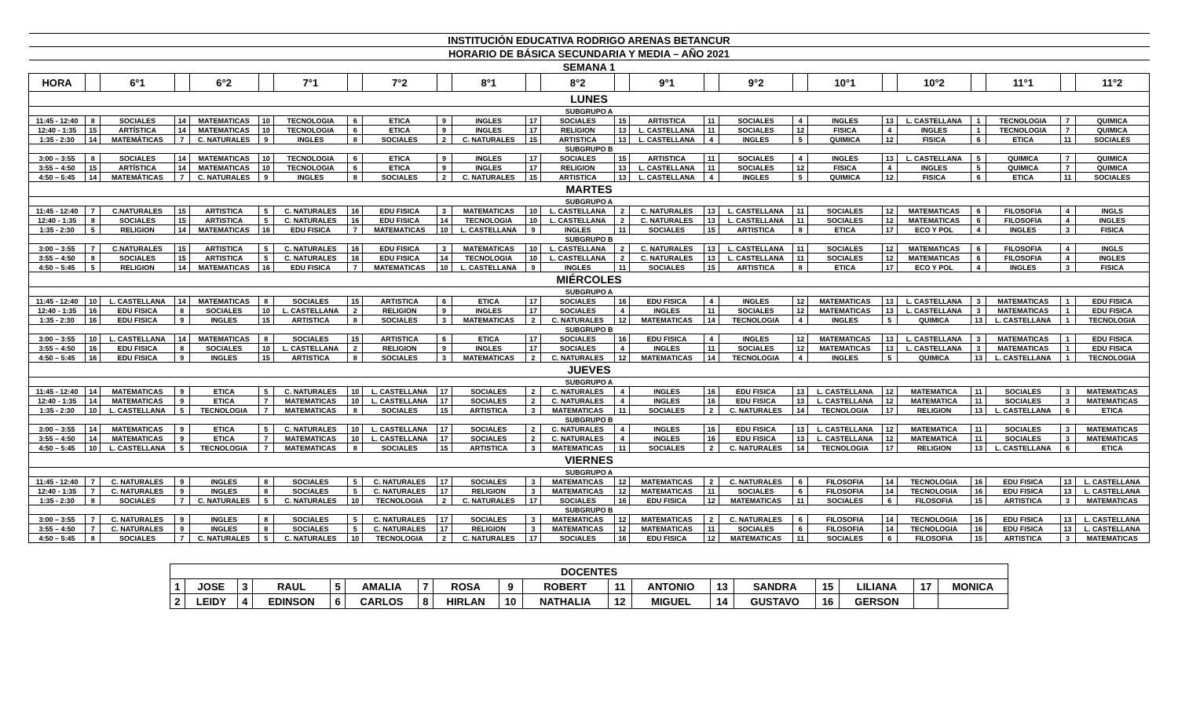| INSTITUCIÓN EDUCATIVA RODRIGO ARENAS BETANCUR | | | | | | | | | | | | | | | | | | | | | | | | |
| HORARIO DE BÁSICA SECUNDARIA Y MEDIA – AÑO 2021 | | | | | | | | | | | | | | | | | | | | | | | | |
| SEMANA 1 | | | | | | | | | | | | | | | | | | | | | | | | |
| HORA | | 6°1 | | 6°2 | | 7°1 | | 7°2 | | 8°1 | | 8°2 | | 9°1 | | 9°2 | | 10°1 | | 10°2 | | 11°1 | | 11°2 |
| LUNES | | | | | | | | | | | | | | | | | | | | | | | | |
| SUBGRUPO A | | | | | | | | | | | | | | | | | | | | | | | | |
| 11:45 - 12:40 | 8 | SOCIALES | 14 | MATEMATICAS | 10 | TECNOLOGIA | 6 | ETICA | 9 | INGLES | 17 | SOCIALES | 15 | ARTISTICA | 11 | SOCIALES | 4 | INGLES | 13 | L. CASTELLANA | 1 | TECNOLOGIA | 7 | QUIMICA |
| 12:40 - 1:35 | 15 | ARTÍSTICA | 14 | MATEMATICAS | 10 | TECNOLOGIA | 6 | ETICA | 9 | INGLES | 17 | RELIGION | 13 | L. CASTELLANA | 11 | SOCIALES | 12 | FISICA | 4 | INGLES | 1 | TECNOLOGIA | 7 | QUIMICA |
| 1:35 - 2:30 | 14 | MATEMÁTICAS | 7 | C. NATURALES | 9 | INGLES | 8 | SOCIALES | 2 | C. NATURALES | 15 | ARTISTICA | 13 | L. CASTELLANA | 4 | INGLES | 5 | QUIMICA | 12 | FISICA | 6 | ETICA | 11 | SOCIALES |
| SUBGRUPO B | | | | | | | | | | | | | | | | | | | | | | | | |
| 3:00 – 3:55 | 8 | SOCIALES | 14 | MATEMATICAS | 10 | TECNOLOGIA | 6 | ETICA | 9 | INGLES | 17 | SOCIALES | 15 | ARTISTICA | 11 | SOCIALES | 4 | INGLES | 13 | L. CASTELLANA | 5 | QUIMICA | 7 | QUIMICA |
| 3:55 – 4:50 | 15 | ARTÍSTICA | 14 | MATEMATICAS | 10 | TECNOLOGIA | 6 | ETICA | 9 | INGLES | 17 | RELIGION | 13 | L. CASTELLANA | 11 | SOCIALES | 12 | FISICA | 4 | INGLES | 5 | QUIMICA | 7 | QUIMICA |
| 4:50 – 5:45 | 14 | MATEMÁTICAS | 7 | C. NATURALES | 9 | INGLES | 8 | SOCIALES | 2 | C. NATURALES | 15 | ARTISTICA | 13 | L. CASTELLANA | 4 | INGLES | 5 | QUIMICA | 12 | FISICA | 6 | ETICA | 11 | SOCIALES |
| MARTES | | | | | | | | | | | | | | | | | | | | | | | | |
| SUBGRUPO A | | | | | | | | | | | | | | | | | | | | | | | | |
| 11:45 - 12:40 | 7 | C.NATURALES | 15 | ARTISTICA | 5 | C. NATURALES | 16 | EDU FISICA | 3 | MATEMATICAS | 10 | L. CASTELLANA | 2 | C. NATURALES | 13 | L. CASTELLANA | 11 | SOCIALES | 12 | MATEMATICAS | 6 | FILOSOFIA | 4 | INGLS |
| 12:40 - 1:35 | 8 | SOCIALES | 15 | ARTISTICA | 5 | C. NATURALES | 16 | EDU FISICA | 14 | TECNOLOGIA | 10 | L. CASTELLANA | 2 | C. NATURALES | 13 | L. CASTELLANA | 11 | SOCIALES | 12 | MATEMATICAS | 6 | FILOSOFIA | 4 | INGLES |
| 1:35 - 2:30 | 5 | RELIGION | 14 | MATEMATICAS | 16 | EDU FISICA | 7 | MATEMATICAS | 10 | L. CASTELLANA | 9 | INGLES | 11 | SOCIALES | 15 | ARTISTICA | 8 | ETICA | 17 | ECO Y POL | 4 | INGLES | 3 | FISICA |
| SUBGRUPO B | | | | | | | | | | | | | | | | | | | | | | | | |
| 3:00 – 3:55 | 7 | C.NATURALES | 15 | ARTISTICA | 5 | C. NATURALES | 16 | EDU FISICA | 3 | MATEMATICAS | 10 | L. CASTELLANA | 2 | C. NATURALES | 13 | L. CASTELLANA | 11 | SOCIALES | 12 | MATEMATICAS | 6 | FILOSOFIA | 4 | INGLS |
| 3:55 – 4:50 | 8 | SOCIALES | 15 | ARTISTICA | 5 | C. NATURALES | 16 | EDU FISICA | 14 | TECNOLOGIA | 10 | L. CASTELLANA | 2 | C. NATURALES | 13 | L. CASTELLANA | 11 | SOCIALES | 12 | MATEMATICAS | 6 | FILOSOFIA | 4 | INGLES |
| 4:50 – 5:45 | 5 | RELIGION | 14 | MATEMATICAS | 16 | EDU FISICA | 7 | MATEMATICAS | 10 | L. CASTELLANA | 9 | INGLES | 11 | SOCIALES | 15 | ARTISTICA | 8 | ETICA | 17 | ECO Y POL | 4 | INGLES | 3 | FISICA |
| MIÉRCOLES | | | | | | | | | | | | | | | | | | | | | | | | |
| SUBGRUPO A | | | | | | | | | | | | | | | | | | | | | | | | |
| 11:45 - 12:40 | 10 | L. CASTELLANA | 14 | MATEMATICAS | 8 | SOCIALES | 15 | ARTISTICA | 6 | ETICA | 17 | SOCIALES | 16 | EDU FISICA | 4 | INGLES | 12 | MATEMATICAS | 13 | L. CASTELLANA | 3 | MATEMATICAS | 1 | EDU FISICA |
| 12:40 - 1:35 | 16 | EDU FISICA | 8 | SOCIALES | 10 | L. CASTELLANA | 2 | RELIGION | 9 | INGLES | 17 | SOCIALES | 4 | INGLES | 11 | SOCIALES | 12 | MATEMATICAS | 13 | L. CASTELLANA | 3 | MATEMATICAS | 1 | EDU FISICA |
| 1:35 - 2:30 | 16 | EDU FISICA | 9 | INGLES | 15 | ARTISTICA | 8 | SOCIALES | 3 | MATEMATICAS | 2 | C. NATURALES | 12 | MATEMATICAS | 14 | TECNOLOGIA | 4 | INGLES | 5 | QUIMICA | 13 | L. CASTELLANA | 1 | TECNOLOGIA |
| SUBGRUPO B | | | | | | | | | | | | | | | | | | | | | | | | |
| 3:00 – 3:55 | 10 | L. CASTELLANA | 14 | MATEMATICAS | 8 | SOCIALES | 15 | ARTISTICA | 6 | ETICA | 17 | SOCIALES | 16 | EDU FISICA | 4 | INGLES | 12 | MATEMATICAS | 13 | L. CASTELLANA | 3 | MATEMATICAS | 1 | EDU FISICA |
| 3:55 – 4:50 | 16 | EDU FISICA | 8 | SOCIALES | 10 | L. CASTELLANA | 2 | RELIGION | 9 | INGLES | 17 | SOCIALES | 4 | INGLES | 11 | SOCIALES | 12 | MATEMATICAS | 13 | L. CASTELLANA | 3 | MATEMATICAS | 1 | EDU FISICA |
| 4:50 – 5:45 | 16 | EDU FISICA | 9 | INGLES | 15 | ARTISTICA | 8 | SOCIALES | 3 | MATEMATICAS | 2 | C. NATURALES | 12 | MATEMATICAS | 14 | TECNOLOGIA | 4 | INGLES | 5 | QUIMICA | 13 | L. CASTELLANA | 1 | TECNOLOGIA |
| JUEVES | | | | | | | | | | | | | | | | | | | | | | | | |
| SUBGRUPO A | | | | | | | | | | | | | | | | | | | | | | | | |
| 11:45 - 12:40 | 14 | MATEMATICAS | 9 | ETICA | 5 | C. NATURALES | 10 | L. CASTELLANA | 17 | SOCIALES | 2 | C. NATURALES | 4 | INGLES | 16 | EDU FISICA | 13 | L. CASTELLANA | 12 | MATEMATICA | 11 | SOCIALES | 3 | MATEMATICAS |
| 12:40 - 1:35 | 14 | MATEMATICAS | 9 | ETICA | 7 | MATEMATICAS | 10 | L. CASTELLANA | 17 | SOCIALES | 2 | C. NATURALES | 4 | INGLES | 16 | EDU FISICA | 13 | L. CASTELLANA | 12 | MATEMATICA | 11 | SOCIALES | 3 | MATEMATICAS |
| 1:35 - 2:30 | 10 | L. CASTELLANA | 5 | TECNOLOGIA | 7 | MATEMATICAS | 8 | SOCIALES | 15 | ARTISTICA | 3 | MATEMATICAS | 11 | SOCIALES | 2 | C. NATURALES | 14 | TECNOLOGIA | 17 | RELIGION | 13 | L. CASTELLANA | 6 | ETICA |
| SUBGRUPO B | | | | | | | | | | | | | | | | | | | | | | | | |
| 3:00 – 3:55 | 14 | MATEMATICAS | 9 | ETICA | 5 | C. NATURALES | 10 | L. CASTELLANA | 17 | SOCIALES | 2 | C. NATURALES | 4 | INGLES | 16 | EDU FISICA | 13 | L. CASTELLANA | 12 | MATEMATICA | 11 | SOCIALES | 3 | MATEMATICAS |
| 3:55 – 4:50 | 14 | MATEMATICAS | 9 | ETICA | 7 | MATEMATICAS | 10 | L. CASTELLANA | 17 | SOCIALES | 2 | C. NATURALES | 4 | INGLES | 16 | EDU FISICA | 13 | L. CASTELLANA | 12 | MATEMATICA | 11 | SOCIALES | 3 | MATEMATICAS |
| 4:50 – 5:45 | 10 | L. CASTELLANA | 5 | TECNOLOGIA | 7 | MATEMATICAS | 8 | SOCIALES | 15 | ARTISTICA | 3 | MATEMATICAS | 11 | SOCIALES | 2 | C. NATURALES | 14 | TECNOLOGIA | 17 | RELIGION | 13 | L. CASTELLANA | 6 | ETICA |
| VIERNES | | | | | | | | | | | | | | | | | | | | | | | | |
| SUBGRUPO A | | | | | | | | | | | | | | | | | | | | | | | | |
| 11:45 - 12:40 | 7 | C. NATURALES | 9 | INGLES | 8 | SOCIALES | 5 | C. NATURALES | 17 | SOCIALES | 3 | MATEMATICAS | 12 | MATEMATICAS | 2 | C. NATURALES | 6 | FILOSOFIA | 14 | TECNOLOGIA | 16 | EDU FISICA | 13 | L. CASTELLANA |
| 12:40 - 1:35 | 7 | C. NATURALES | 9 | INGLES | 8 | SOCIALES | 5 | C. NATURALES | 17 | RELIGION | 3 | MATEMATICAS | 12 | MATEMATICAS | 11 | SOCIALES | 6 | FILOSOFIA | 14 | TECNOLOGIA | 16 | EDU FISICA | 13 | L. CASTELLANA |
| 1:35 - 2:30 | 8 | SOCIALES | 7 | C. NATURALES | 5 | C. NATURALES | 10 | TECNOLOGIA | 2 | C. NATURALES | 17 | SOCIALES | 16 | EDU FISICA | 12 | MATEMATICAS | 11 | SOCIALES | 6 | FILOSOFIA | 15 | ARTISTICA | 3 | MATEMATICAS |
| SUBGRUPO B | | | | | | | | | | | | | | | | | | | | | | | | |
| 3:00 – 3:55 | 7 | C. NATURALES | 9 | INGLES | 8 | SOCIALES | 5 | C. NATURALES | 17 | SOCIALES | 3 | MATEMATICAS | 12 | MATEMATICAS | 2 | C. NATURALES | 6 | FILOSOFIA | 14 | TECNOLOGIA | 16 | EDU FISICA | 13 | L. CASTELLANA |
| 3:55 – 4:50 | 7 | C. NATURALES | 9 | INGLES | 8 | SOCIALES | 5 | C. NATURALES | 17 | RELIGION | 3 | MATEMATICAS | 12 | MATEMATICAS | 11 | SOCIALES | 6 | FILOSOFIA | 14 | TECNOLOGIA | 16 | EDU FISICA | 13 | L. CASTELLANA |
| 4:50 – 5:45 | 8 | SOCIALES | 7 | C. NATURALES | 5 | C. NATURALES | 10 | TECNOLOGIA | 2 | C. NATURALES | 17 | SOCIALES | 16 | EDU FISICA | 12 | MATEMATICAS | 11 | SOCIALES | 6 | FILOSOFIA | 15 | ARTISTICA | 3 | MATEMATICAS |
| DOCENTES | | | | | | | | | | | | | | | | | |
| 1 | JOSE | 3 | RAUL | 5 | AMALIA | 7 | ROSA | 9 | ROBERT | 11 | ANTONIO | 13 | SANDRA | 15 | LILIANA | 17 | MONICA |
| 2 | LEIDY | 4 | EDINSON | 6 | CARLOS | 8 | HIRLAN | 10 | NATHALIA | 12 | MIGUEL | 14 | GUSTAVO | 16 | GERSON | | |